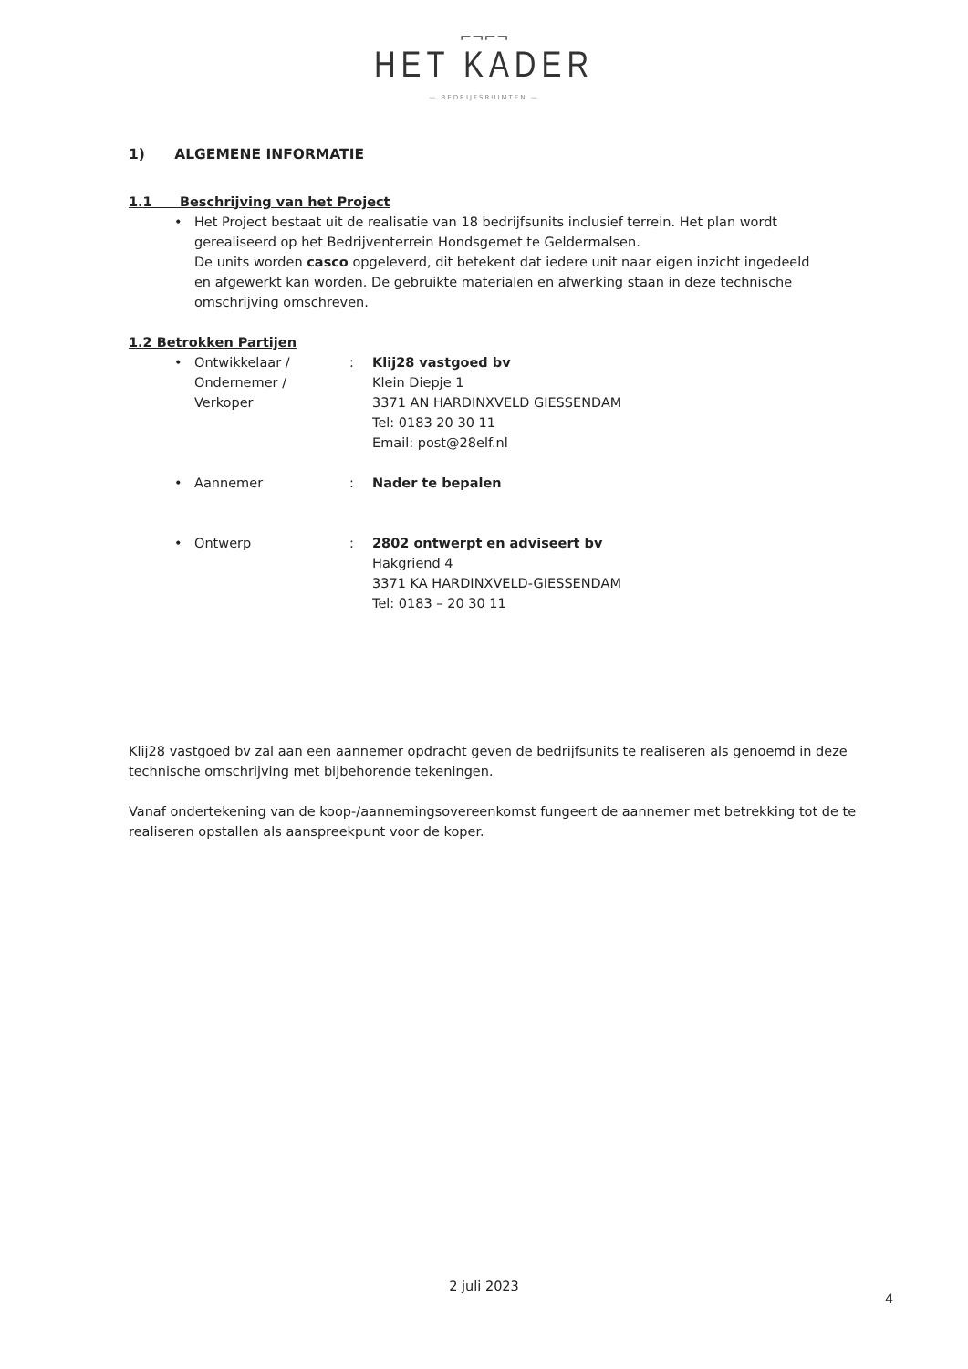⌐¬⌐¬
HET KADER
— BEDRIJFSRUIMTEN —
1) ALGEMENE INFORMATIE
1.1 Beschrijving van het Project
• Het Project bestaat uit de realisatie van 18 bedrijfsunits inclusief terrein. Het plan wordt gerealiseerd op het Bedrijventerrein Hondsgemet te Geldermalsen.
De units worden casco opgeleverd, dit betekent dat iedere unit naar eigen inzicht ingedeeld
en afgewerkt kan worden. De gebruikte materialen en afwerking staan in deze technische omschrijving omschreven.
1.2 Betrokken Partijen
• Ontwikkelaar /
Ondernemer /
Verkoper
: Klij28 vastgoed bv
Klein Diepje 1
3371 AN HARDINXVELD GIESSENDAM
Tel: 0183 20 30 11
Email: post@28elf.nl
• Aannemer : Nader te bepalen
• Ontwerp : 2802 ontwerpt en adviseert bv
Hakgriend 4
3371 KA HARDINXVELD-GIESSENDAM
Tel: 0183 – 20 30 11
Klij28 vastgoed bv zal aan een aannemer opdracht geven de bedrijfsunits te realiseren als genoemd in deze technische omschrijving met bijbehorende tekeningen.
Vanaf ondertekening van de koop-/aannemingsovereenkomst fungeert de aannemer met betrekking tot de te realiseren opstallen als aanspreekpunt voor de koper.
2 juli 2023
4